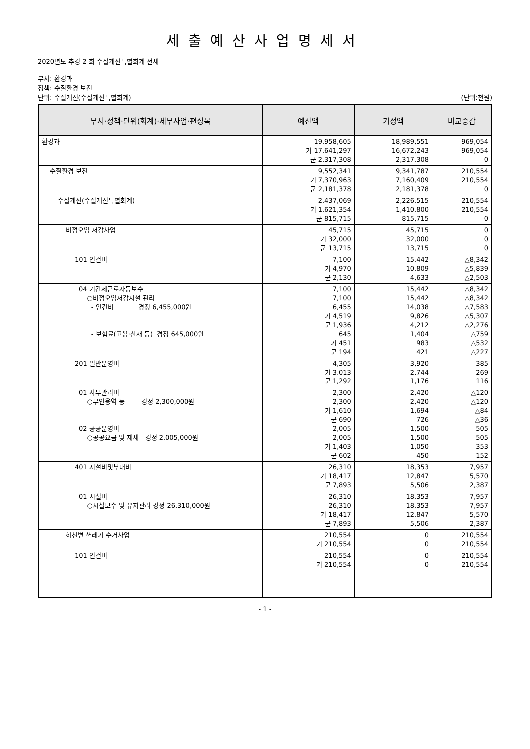세출예산사업명세서
2020년도 추경 2 회 수질개선특별회계 전체
부서: 환경과
정책: 수질환경 보전
단위: 수질개선(수질개선특별회계) (단위:천원)
| 부서·정책·단위(회계)·세부사업·편성목 | 예산액 | 기정액 | 비교증감 |
| --- | --- | --- | --- |
| 환경과 | 19,958,605 기 17,641,297 군 2,317,308 | 18,989,551 16,672,243 2,317,308 | 969,054 969,054 0 |
| 수질환경 보전 | 9,552,341 기 7,370,963 군 2,181,378 | 9,341,787 7,160,409 2,181,378 | 210,554 210,554 0 |
| 수질개선(수질개선특별회계) | 2,437,069 기 1,621,354 군 815,715 | 2,226,515 1,410,800 815,715 | 210,554 210,554 0 |
| 비점오염 저감사업 | 45,715 기 32,000 군 13,715 | 45,715 32,000 13,715 | 0 0 0 |
| 101 인건비 | 7,100 기 4,970 군 2,130 | 15,442 10,809 4,633 | △8,342 △5,839 △2,503 |
| 04 기간제근로자등보수 ○비점오염저감시설 관리 - 인건비 경정 6,455,000원 - 보험료(고용·산재 등) 경정 645,000원 | 7,100 7,100 6,455 기 4,519 군 1,936 645 기 451 군 194 | 15,442 15,442 14,038 9,826 4,212 1,404 983 421 | △8,342 △8,342 △7,583 △5,307 △2,276 △759 △532 △227 |
| 201 일반운영비 | 4,305 기 3,013 군 1,292 | 3,920 2,744 1,176 | 385 269 116 |
| 01 사무관리비 ○무인용역 등 경정 2,300,000원 02 공공운영비 ○공공요금 및 제세 경정 2,005,000원 | 2,300 2,300 기 1,610 군 690 2,005 2,005 기 1,403 군 602 | 2,420 2,420 1,694 726 1,500 1,500 1,050 450 | △120 △120 △84 △36 505 505 353 152 |
| 401 시설비및부대비 | 26,310 기 18,417 군 7,893 | 18,353 12,847 5,506 | 7,957 5,570 2,387 |
| 01 시설비 ○시설보수 및 유지관리 경정 26,310,000원 | 26,310 26,310 기 18,417 군 7,893 | 18,353 18,353 12,847 5,506 | 7,957 7,957 5,570 2,387 |
| 하천변 쓰레기 수거사업 | 210,554 기 210,554 | 0 0 | 210,554 210,554 |
| 101 인건비 | 210,554 기 210,554 | 0 0 | 210,554 210,554 |
- 1 -